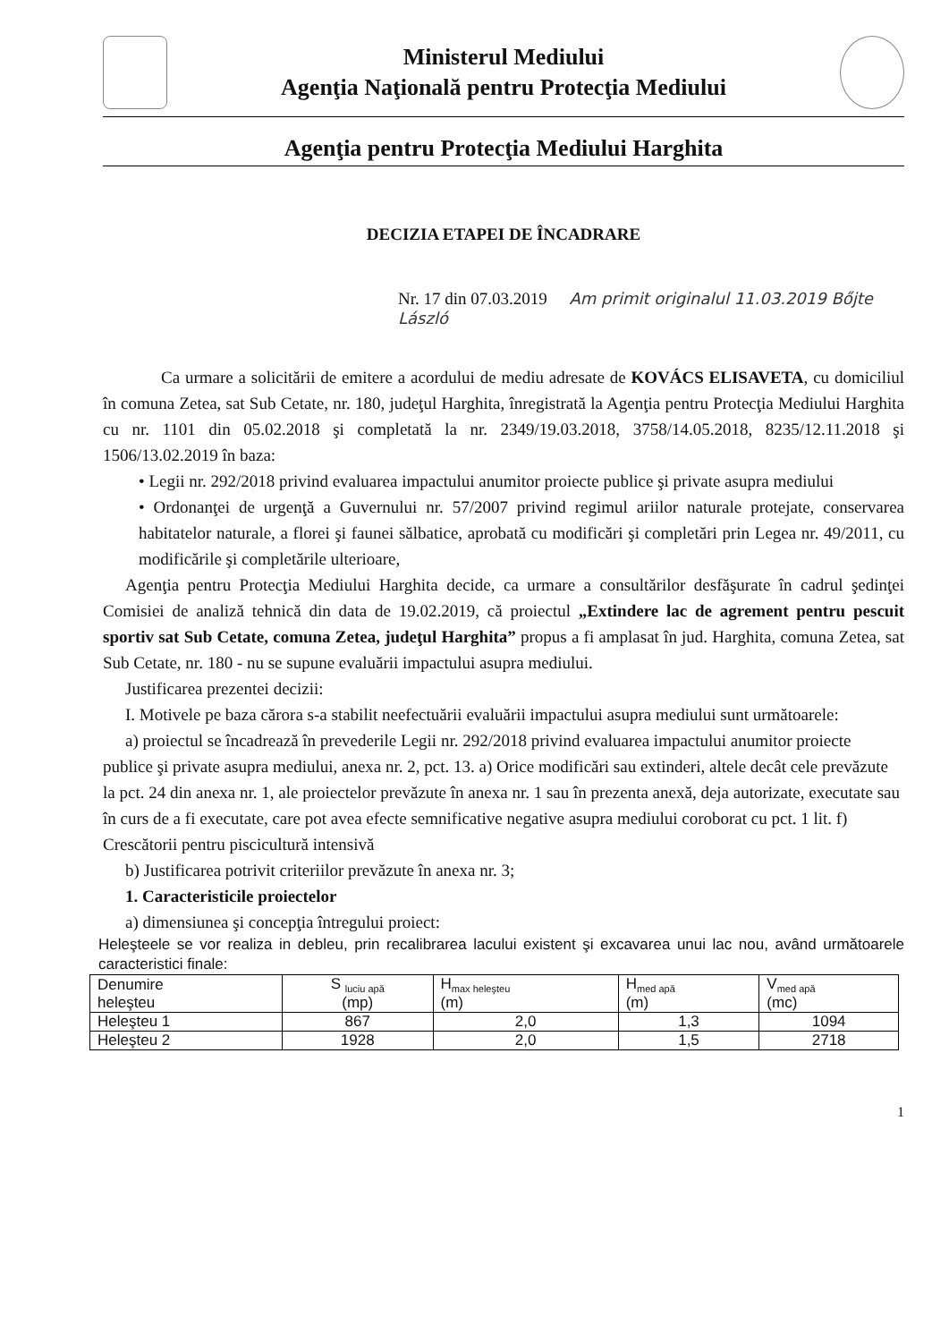Ministerul Mediului
Agenţia Naţională pentru Protecţia Mediului
Agenţia pentru Protecţia Mediului Harghita
DECIZIA ETAPEI DE ÎNCADRARE
Nr. 17 din 07.03.2019 Am primit originalul 11.03.2019 Bőjte László
Ca urmare a solicitării de emitere a acordului de mediu adresate de KOVÁCS ELISAVETA, cu domiciliul în comuna Zetea, sat Sub Cetate, nr. 180, judeţul Harghita, înregistrată la Agenţia pentru Protecţia Mediului Harghita cu nr. 1101 din 05.02.2018 şi completată la nr. 2349/19.03.2018, 3758/14.05.2018, 8235/12.11.2018 şi 1506/13.02.2019 în baza:
• Legii nr. 292/2018 privind evaluarea impactului anumitor proiecte publice şi private asupra mediului
• Ordonanţei de urgenţă a Guvernului nr. 57/2007 privind regimul ariilor naturale protejate, conservarea habitatelor naturale, a florei şi faunei sălbatice, aprobată cu modificări şi completări prin Legea nr. 49/2011, cu modificările şi completările ulterioare,
Agenţia pentru Protecţia Mediului Harghita decide, ca urmare a consultărilor desfăşurate în cadrul şedinţei Comisiei de analiză tehnică din data de 19.02.2019, că proiectul „Extindere lac de agrement pentru pescuit sportiv sat Sub Cetate, comuna Zetea, judeţul Harghita” propus a fi amplasat în jud. Harghita, comuna Zetea, sat Sub Cetate, nr. 180 - nu se supune evaluării impactului asupra mediului.
Justificarea prezentei decizii:
I. Motivele pe baza cărora s-a stabilit neefectuării evaluării impactului asupra mediului sunt următoarele:
a) proiectul se încadrează în prevederile Legii nr. 292/2018 privind evaluarea impactului anumitor proiecte publice şi private asupra mediului, anexa nr. 2, pct. 13. a) Orice modificări sau extinderi, altele decât cele prevăzute la pct. 24 din anexa nr. 1, ale proiectelor prevăzute în anexa nr. 1 sau în prezenta anexă, deja autorizate, executate sau în curs de a fi executate, care pot avea efecte semnificative negative asupra mediului coroborat cu pct. 1 lit. f) Crescătorii pentru piscicultură intensivă
b) Justificarea potrivit criteriilor prevăzute în anexa nr. 3;
1. Caracteristicile proiectelor
a) dimensiunea şi concepţia întregului proiect:
Heleşteele se vor realiza in debleu, prin recalibrarea lacului existent şi excavarea unui lac nou, având următoarele caracteristici finale:
| Denumire heleşteu | S <sub>luciu apă</sub> (mp) | H<sub>max heleşteu</sub> (m) | H<sub>med apă</sub> (m) | V<sub>med apă</sub> (mc) |
| Heleşteu 1 | 867 | 2,0 | 1,3 | 1094 |
| Heleşteu 2 | 1928 | 2,0 | 1,5 | 2718 |
1